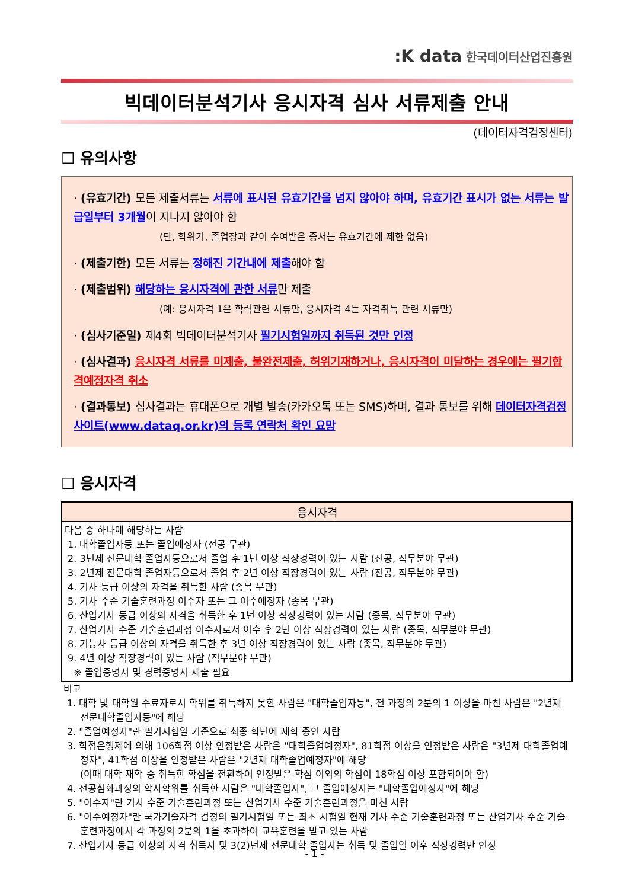:K data 한국데이터산업진흥원
빅데이터분석기사 응시자격 심사 서류제출 안내
(데이터자격검정센터)
☐ 유의사항
· (유효기간) 모든 제출서류는 서류에 표시된 유효기간을 넘지 않아야 하며, 유효기간 표시가 없는 서류는 발급일부터 3개월이 지나지 않아야 함
(단, 학위기, 졸업장과 같이 수여받은 증서는 유효기간에 제한 없음)
· (제출기한) 모든 서류는 정해진 기간내에 제출해야 함
· (제출범위) 해당하는 응시자격에 관한 서류만 제출
(예: 응시자격 1은 학력관련 서류만, 응시자격 4는 자격취득 관련 서류만)
· (심사기준일) 제4회 빅데이터분석기사 필기시험일까지 취득된 것만 인정
· (심사결과) 응시자격 서류를 미제출, 불완전제출, 허위기재하거나, 응시자격이 미달하는 경우에는 필기합격예정자격 취소
· (결과통보) 심사결과는 휴대폰으로 개별 발송(카카오톡 또는 SMS)하며, 결과 통보를 위해 데이터자격검정사이트(www.dataq.or.kr)의 등록 연락처 확인 요망
☐ 응시자격
| 응시자격 |
| --- |
| 다음 중 하나에 해당하는 사람 1. 대학졸업자등 또는 졸업예정자 (전공 무관) 2. 3년제 전문대학 졸업자등으로서 졸업 후 1년 이상 직장경력이 있는 사람 (전공, 직무분야 무관) 3. 2년제 전문대학 졸업자등으로서 졸업 후 2년 이상 직장경력이 있는 사람 (전공, 직무분야 무관) 4. 기사 등급 이상의 자격을 취득한 사람 (종목 무관) 5. 기사 수준 기술훈련과정 이수자 또는 그 이수예정자 (종목 무관) 6. 산업기사 등급 이상의 자격을 취득한 후 1년 이상 직장경력이 있는 사람 (종목, 직무분야 무관) 7. 산업기사 수준 기술훈련과정 이수자로서 이수 후 2년 이상 직장경력이 있는 사람 (종목, 직무분야 무관) 8. 기능사 등급 이상의 자격을 취득한 후 3년 이상 직장경력이 있는 사람 (종목, 직무분야 무관) 9. 4년 이상 직장경력이 있는 사람 (직무분야 무관) ※ 졸업증명서 및 경력증명서 제출 필요 |
비고
1. 대학 및 대학원 수료자로서 학위를 취득하지 못한 사람은 "대학졸업자등", 전 과정의 2분의 1 이상을 마친 사람은 "2년제 전문대학졸업자등"에 해당
2. "졸업예정자"란 필기시험일 기준으로 최종 학년에 재학 중인 사람
3. 학점은행제에 의해 106학점 이상 인정받은 사람은 "대학졸업예정자", 81학점 이상을 인정받은 사람은 "3년제 대학졸업예정자", 41학점 이상을 인정받은 사람은 "2년제 대학졸업예정자"에 해당
(이때 대학 재학 중 취득한 학점을 전환하여 인정받은 학점 이외의 학점이 18학점 이상 포함되어야 함)
4. 전공심화과정의 학사학위를 취득한 사람은 "대학졸업자", 그 졸업예정자는 "대학졸업예정자"에 해당
5. "이수자"란 기사 수준 기술훈련과정 또는 산업기사 수준 기술훈련과정을 마친 사람
6. "이수예정자"란 국가기술자격 검정의 필기시험일 또는 최초 시험일 현재 기사 수준 기술훈련과정 또는 산업기사 수준 기술훈련과정에서 각 과정의 2분의 1을 초과하여 교육훈련을 받고 있는 사람
7. 산업기사 등급 이상의 자격 취득자 및 3(2)년제 전문대학 졸업자는 취득 및 졸업일 이후 직장경력만 인정
- 1 -